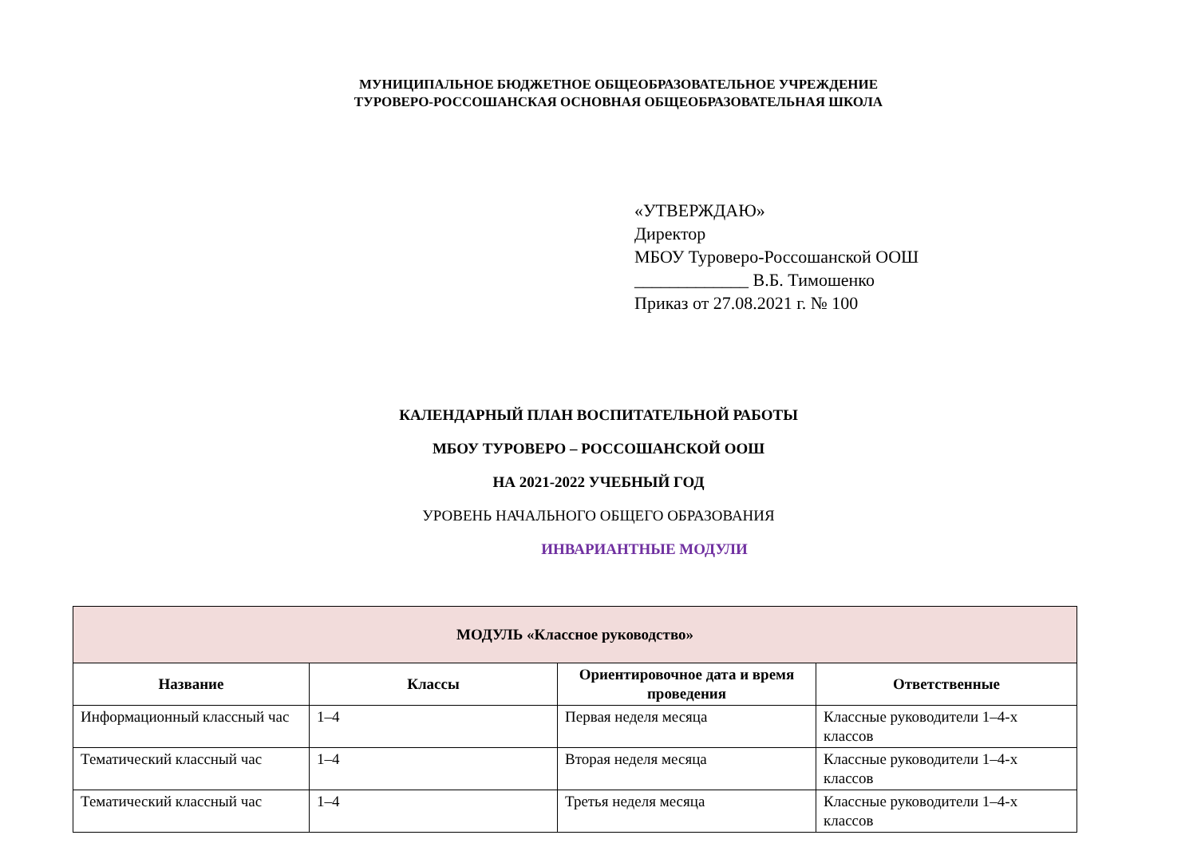МУНИЦИПАЛЬНОЕ БЮДЖЕТНОЕ ОБЩЕОБРАЗОВАТЕЛЬНОЕ УЧРЕЖДЕНИЕ
ТУРОВЕРО-РОССОШАНСКАЯ ОСНОВНАЯ ОБЩЕОБРАЗОВАТЕЛЬНАЯ ШКОЛА
«УТВЕРЖДАЮ»
Директор
МБОУ Туроверо-Россошанской ООШ
_____________ В.Б. Тимошенко
Приказ от 27.08.2021 г. № 100
КАЛЕНДАРНЫЙ ПЛАН ВОСПИТАТЕЛЬНОЙ РАБОТЫ
МБОУ ТУРОВЕРО – РОССОШАНСКОЙ ООШ
НА 2021-2022 УЧЕБНЫЙ ГОД
УРОВЕНЬ НАЧАЛЬНОГО ОБЩЕГО ОБРАЗОВАНИЯ
ИНВАРИАНТНЫЕ МОДУЛИ
| МОДУЛЬ «Классное руководство» | | | |
| --- | --- | --- | --- |
| Название | Классы | Ориентировочное дата и время проведения | Ответственные |
| Информационный классный час | 1–4 | Первая неделя месяца | Классные руководители 1–4-х классов |
| Тематический классный час | 1–4 | Вторая неделя месяца | Классные руководители 1–4-х классов |
| Тематический классный час | 1–4 | Третья неделя месяца | Классные руководители 1–4-х классов |